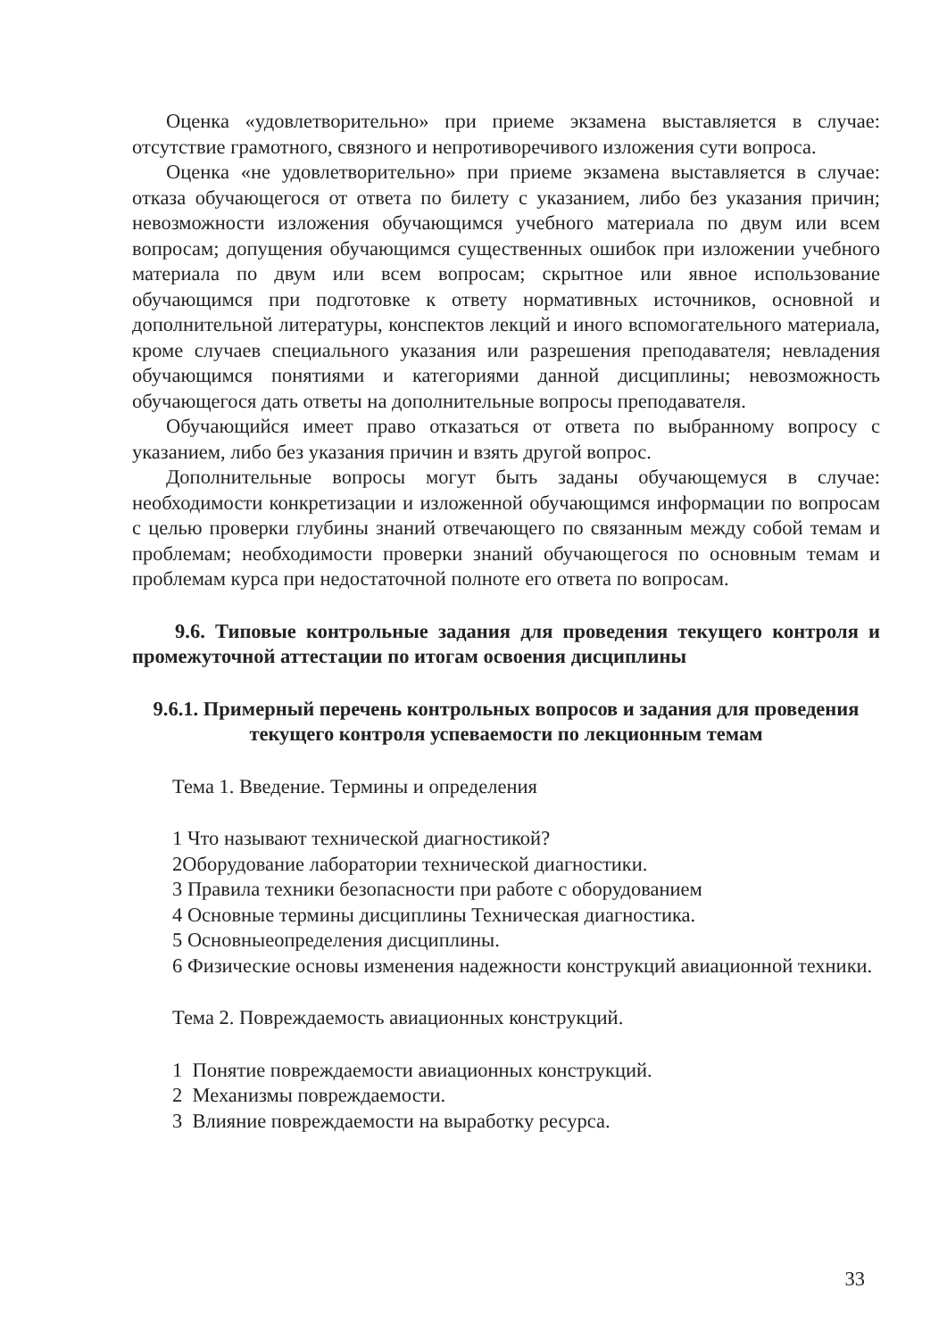Оценка «удовлетворительно» при приеме экзамена выставляется в случае: отсутствие грамотного, связного и непротиворечивого изложения сути вопроса.
Оценка «не удовлетворительно» при приеме экзамена выставляется в случае: отказа обучающегося от ответа по билету с указанием, либо без указания причин; невозможности изложения обучающимся учебного материала по двум или всем вопросам; допущения обучающимся существенных ошибок при изложении учебного материала по двум или всем вопросам; скрытное или явное использование обучающимся при подготовке к ответу нормативных источников, основной и дополнительной литературы, конспектов лекций и иного вспомогательного материала, кроме случаев специального указания или разрешения преподавателя; невладения обучающимся понятиями и категориями данной дисциплины; невозможность обучающегося дать ответы на дополнительные вопросы преподавателя.
Обучающийся имеет право отказаться от ответа по выбранному вопросу с указанием, либо без указания причин и взять другой вопрос.
Дополнительные вопросы могут быть заданы обучающемуся в случае: необходимости конкретизации и изложенной обучающимся информации по вопросам с целью проверки глубины знаний отвечающего по связанным между собой темам и проблемам; необходимости проверки знаний обучающегося по основным темам и проблемам курса при недостаточной полноте его ответа по вопросам.
9.6. Типовые контрольные задания для проведения текущего контроля и промежуточной аттестации по итогам освоения дисциплины
9.6.1. Примерный перечень контрольных вопросов и задания для проведения текущего контроля успеваемости по лекционным темам
Тема 1. Введение. Термины и определения
1 Что называют технической диагностикой?
2Оборудование лаборатории технической диагностики.
3 Правила техники безопасности при работе с оборудованием
4 Основные термины дисциплины Техническая диагностика.
5 Основныеопределения дисциплины.
6 Физические основы изменения надежности конструкций авиационной техники.
Тема 2. Повреждаемость авиационных конструкций.
1 Понятие повреждаемости авиационных конструкций.
2 Механизмы повреждаемости.
3 Влияние повреждаемости на выработку ресурса.
33